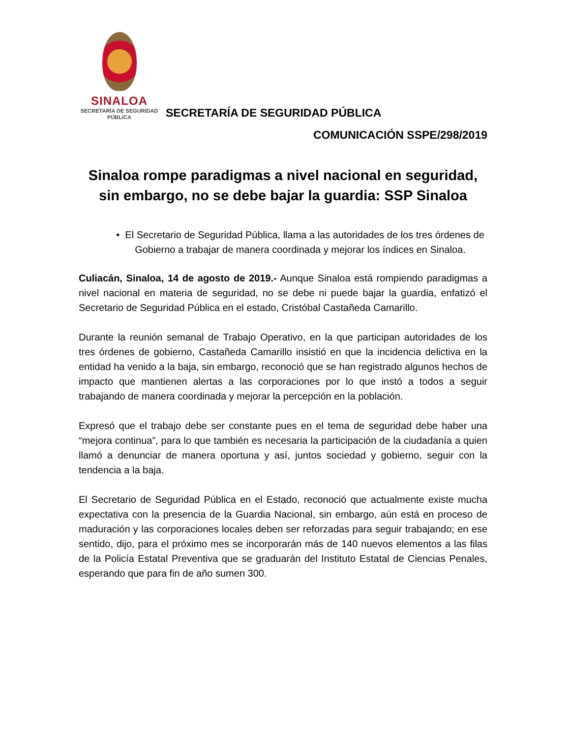SINALOA
SECRETARÍA DE SEGURIDAD
PÚBLICA
SECRETARÍA DE SEGURIDAD PÚBLICA
COMUNICACIÓN SSPE/298/2019
Sinaloa rompe paradigmas a nivel nacional en seguridad, sin embargo, no se debe bajar la guardia: SSP Sinaloa
• El Secretario de Seguridad Pública, llama a las autoridades de los tres órdenes de Gobierno a trabajar de manera coordinada y mejorar los índices en Sinaloa.
Culiacán, Sinaloa, 14 de agosto de 2019.- Aunque Sinaloa está rompiendo paradigmas a nivel nacional en materia de seguridad, no se debe ni puede bajar la guardia, enfatizó el Secretario de Seguridad Pública en el estado, Cristóbal Castañeda Camarillo.
Durante la reunión semanal de Trabajo Operativo, en la que participan autoridades de los tres órdenes de gobierno, Castañeda Camarillo insistió en que la incidencia delictiva en la entidad ha venido a la baja, sin embargo, reconoció que se han registrado algunos hechos de impacto que mantienen alertas a las corporaciones por lo que instó a todos a seguir trabajando de manera coordinada y mejorar la percepción en la población.
Expresó que el trabajo debe ser constante pues en el tema de seguridad debe haber una “mejora continua”, para lo que también es necesaria la participación de la ciudadanía a quien llamó a denunciar de manera oportuna y así, juntos sociedad y gobierno, seguir con la tendencia a la baja.
El Secretario de Seguridad Pública en el Estado, reconoció que actualmente existe mucha expectativa con la presencia de la Guardia Nacional, sin embargo, aún está en proceso de maduración y las corporaciones locales deben ser reforzadas para seguir trabajando; en ese sentido, dijo, para el próximo mes se incorporarán más de 140 nuevos elementos a las filas de la Policía Estatal Preventiva que se graduarán del Instituto Estatal de Ciencias Penales, esperando que para fin de año sumen 300.